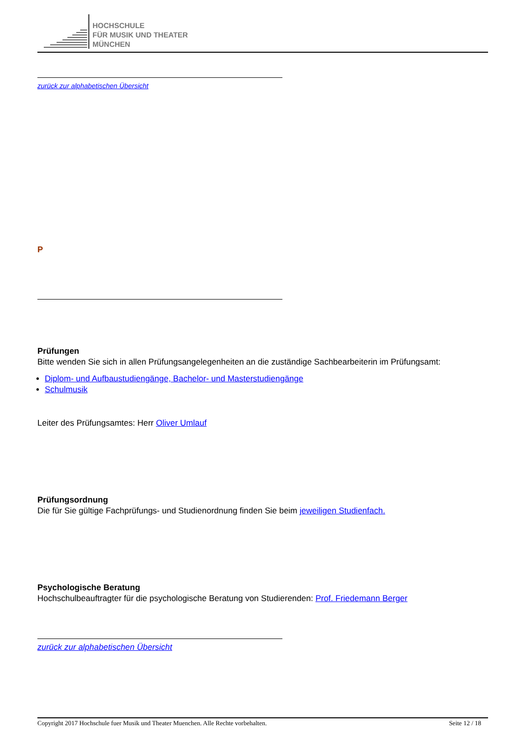HOCHSCHULE
FÜR MUSIK UND THEATER
MÜNCHEN
zurück zur alphabetischen Übersicht
P
Prüfungen
Bitte wenden Sie sich in allen Prüfungsangelegenheiten an die zuständige Sachbearbeiterin im Prüfungsamt:
Diplom- und Aufbaustudiengänge, Bachelor- und Masterstudiengänge
Schulmusik
Leiter des Prüfungsamtes: Herr Oliver Umlauf
Prüfungsordnung
Die für Sie gültige Fachprüfungs- und Studienordnung finden Sie beim jeweiligen Studienfach.
Psychologische Beratung
Hochschulbeauftragter für die psychologische Beratung von Studierenden: Prof. Friedemann Berger
zurück zur alphabetischen Übersicht
Copyright 2017 Hochschule fuer Musik und Theater Muenchen. Alle Rechte vorbehalten. Seite 12 / 18